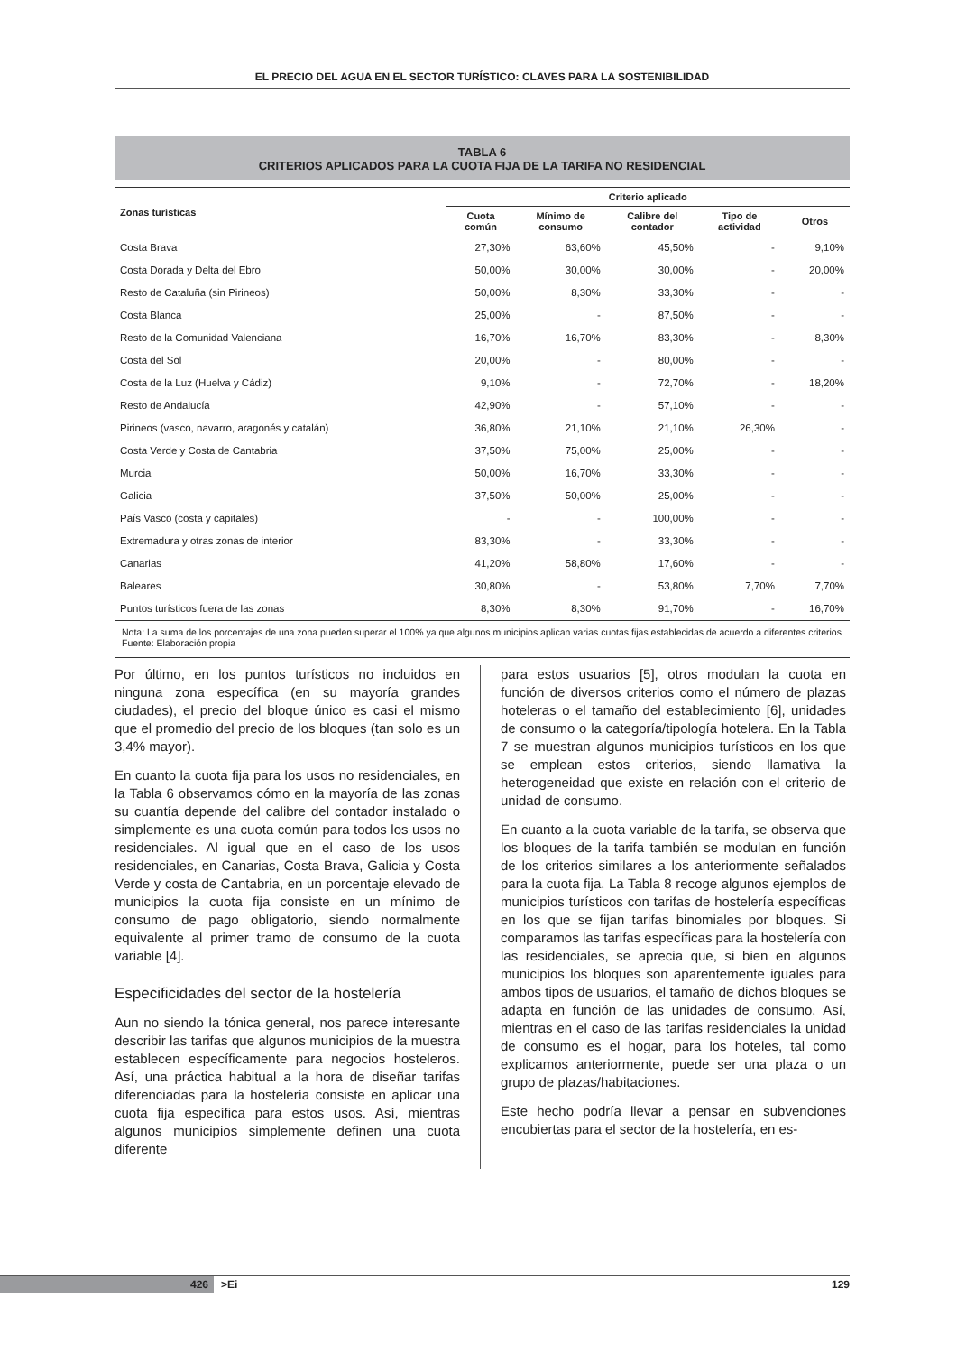EL PRECIO DEL AGUA EN EL SECTOR TURÍSTICO: CLAVES PARA LA SOSTENIBILIDAD
TABLA 6
CRITERIOS APLICADOS PARA LA CUOTA FIJA DE LA TARIFA NO RESIDENCIAL
| Zonas turísticas | Criterio aplicado | | | | |
| --- | --- | --- | --- | --- | --- |
| | Cuota común | Mínimo de consumo | Calibre del contador | Tipo de actividad | Otros |
| Costa Brava | 27,30% | 63,60% | 45,50% | - | 9,10% |
| Costa Dorada y Delta del Ebro | 50,00% | 30,00% | 30,00% | - | 20,00% |
| Resto de Cataluña (sin Pirineos) | 50,00% | 8,30% | 33,30% | - | - |
| Costa Blanca | 25,00% | - | 87,50% | - | - |
| Resto de la Comunidad Valenciana | 16,70% | 16,70% | 83,30% | - | 8,30% |
| Costa del Sol | 20,00% | - | 80,00% | - | - |
| Costa de la Luz (Huelva y Cádiz) | 9,10% | - | 72,70% | - | 18,20% |
| Resto de Andalucía | 42,90% | - | 57,10% | - | - |
| Pirineos (vasco, navarro, aragonés y catalán) | 36,80% | 21,10% | 21,10% | 26,30% | - |
| Costa Verde y Costa de Cantabria | 37,50% | 75,00% | 25,00% | - | - |
| Murcia | 50,00% | 16,70% | 33,30% | - | - |
| Galicia | 37,50% | 50,00% | 25,00% | - | - |
| País Vasco (costa y capitales) | - | - | 100,00% | - | - |
| Extremadura y otras zonas de interior | 83,30% | - | 33,30% | - | - |
| Canarias | 41,20% | 58,80% | 17,60% | - | - |
| Baleares | 30,80% | - | 53,80% | 7,70% | 7,70% |
| Puntos turísticos fuera de las zonas | 8,30% | 8,30% | 91,70% | - | 16,70% |
Nota: La suma de los porcentajes de una zona pueden superar el 100% ya que algunos municipios aplican varias cuotas fijas establecidas de acuerdo a diferentes criterios
Fuente: Elaboración propia
Por último, en los puntos turísticos no incluidos en ninguna zona específica (en su mayoría grandes ciudades), el precio del bloque único es casi el mismo que el promedio del precio de los bloques (tan solo es un 3,4% mayor).
En cuanto la cuota fija para los usos no residenciales, en la Tabla 6 observamos cómo en la mayoría de las zonas su cuantía depende del calibre del contador instalado o simplemente es una cuota común para todos los usos no residenciales. Al igual que en el caso de los usos residenciales, en Canarias, Costa Brava, Galicia y Costa Verde y costa de Cantabria, en un porcentaje elevado de municipios la cuota fija consiste en un mínimo de consumo de pago obligatorio, siendo normalmente equivalente al primer tramo de consumo de la cuota variable [4].
Especificidades del sector de la hostelería
Aun no siendo la tónica general, nos parece interesante describir las tarifas que algunos municipios de la muestra establecen específicamente para negocios hosteleros. Así, una práctica habitual a la hora de diseñar tarifas diferenciadas para la hostelería consiste en aplicar una cuota fija específica para estos usos. Así, mientras algunos municipios simplemente definen una cuota diferente
para estos usuarios [5], otros modulan la cuota en función de diversos criterios como el número de plazas hoteleras o el tamaño del establecimiento [6], unidades de consumo o la categoría/tipología hotelera. En la Tabla 7 se muestran algunos municipios turísticos en los que se emplean estos criterios, siendo llamativa la heterogeneidad que existe en relación con el criterio de unidad de consumo.
En cuanto a la cuota variable de la tarifa, se observa que los bloques de la tarifa también se modulan en función de los criterios similares a los anteriormente señalados para la cuota fija. La Tabla 8 recoge algunos ejemplos de municipios turísticos con tarifas de hostelería específicas en los que se fijan tarifas binomiales por bloques. Si comparamos las tarifas específicas para la hostelería con las residenciales, se aprecia que, si bien en algunos municipios los bloques son aparentemente iguales para ambos tipos de usuarios, el tamaño de dichos bloques se adapta en función de las unidades de consumo. Así, mientras en el caso de las tarifas residenciales la unidad de consumo es el hogar, para los hoteles, tal como explicamos anteriormente, puede ser una plaza o un grupo de plazas/habitaciones.
Este hecho podría llevar a pensar en subvenciones encubiertas para el sector de la hostelería, en es-
426 >Ei 129